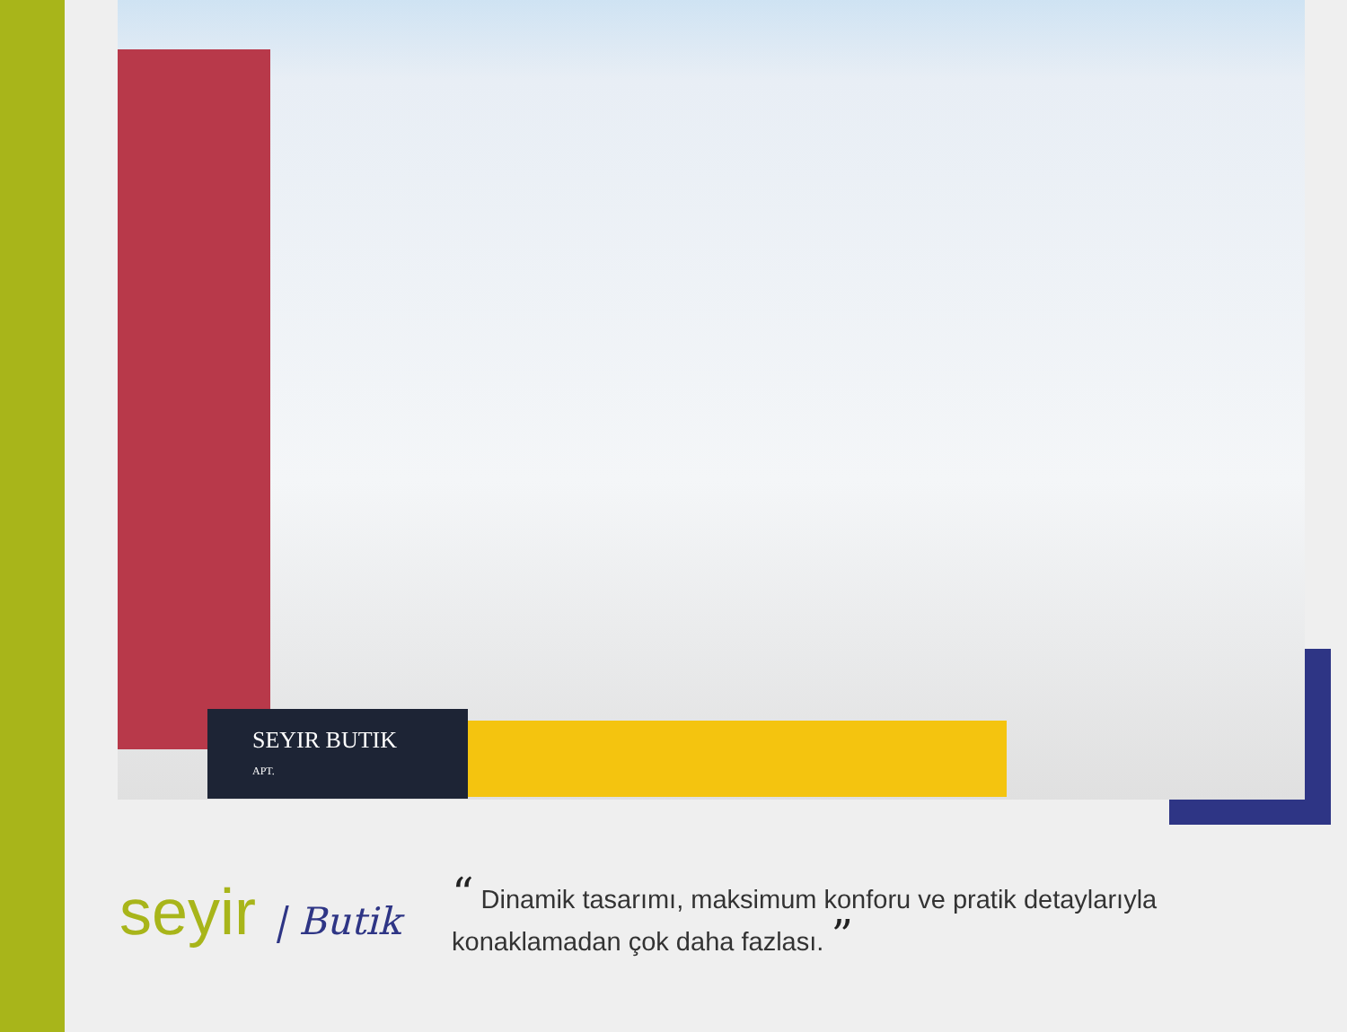SEYIR BUTIK
APT.
seyir | Butik
“ Dinamik tasarımı, maksimum konforu ve pratik detaylarıyla
konaklamadan çok daha fazlası. ”